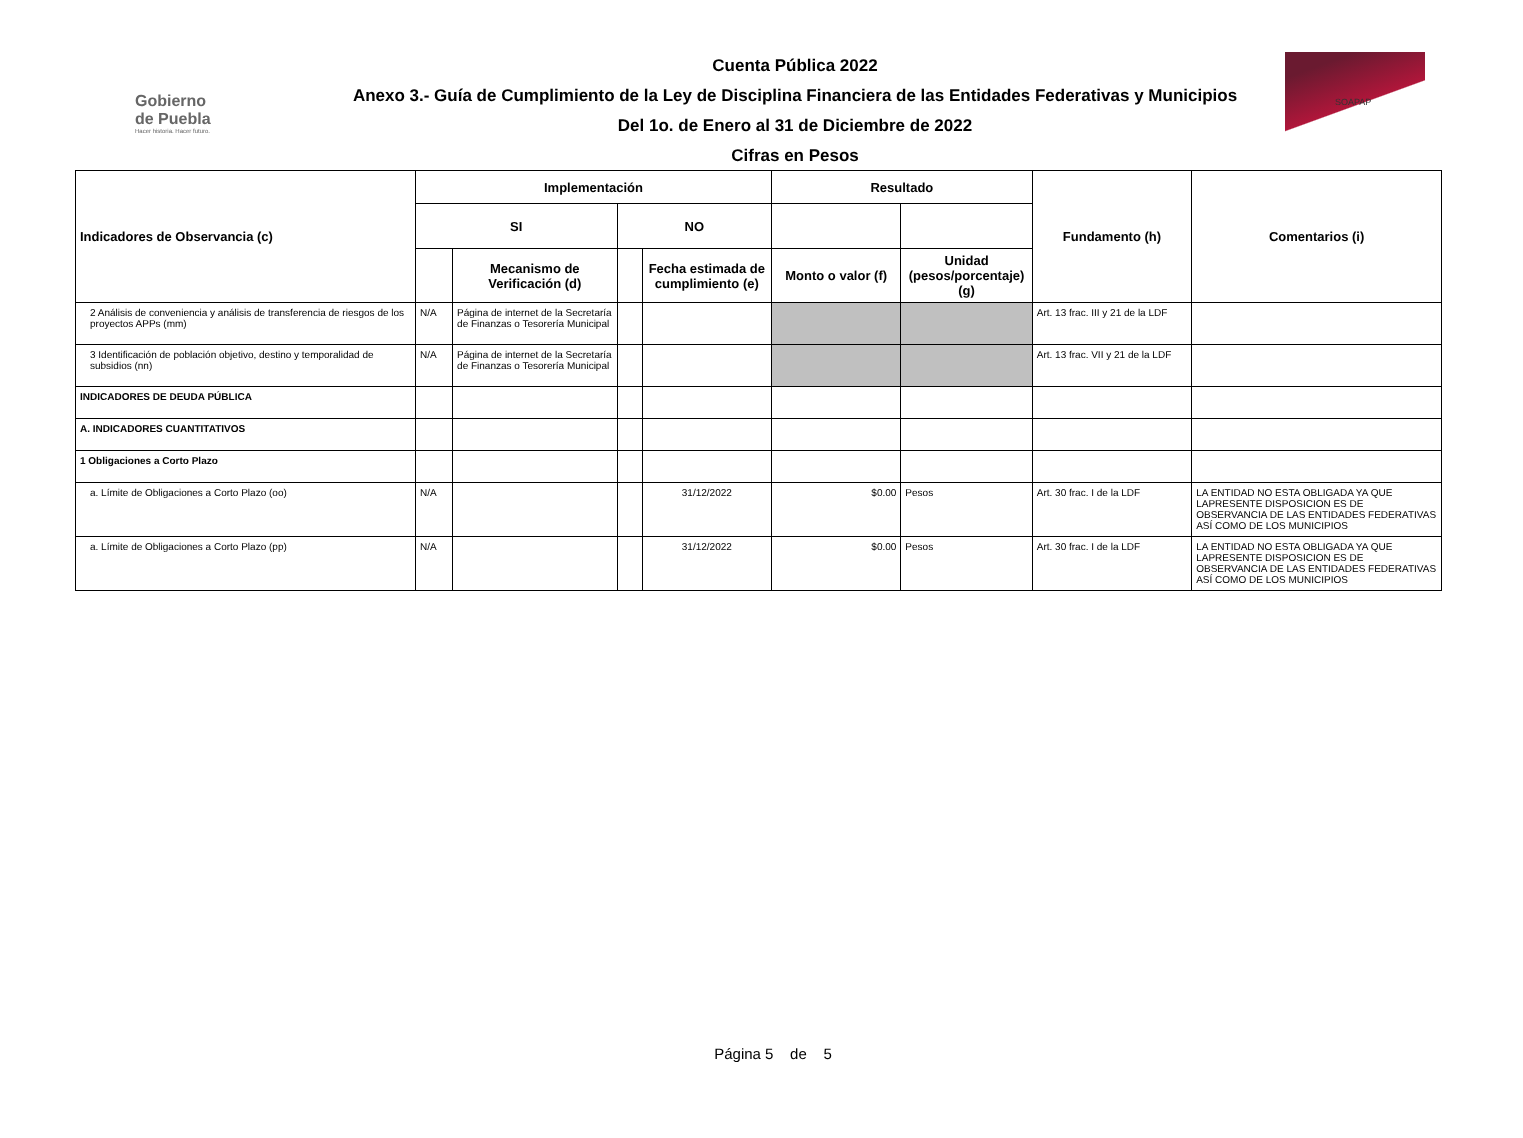Gobierno
de Puebla
Hacer historia. Hacer futuro.
Cuenta Pública 2022
Anexo 3.- Guía de Cumplimiento de la Ley de Disciplina Financiera de las Entidades Federativas y Municipios
Del 1o. de Enero al 31 de Diciembre de 2022
Cifras en Pesos
SOAPAP
| Indicadores de Observancia (c) | Implementación | | | | Resultado | | Fundamento (h) | Comentarios (i) |
| --- | --- | --- | --- | --- | --- | --- | --- | --- |
| | SI | | NO | | | | | |
| | | Mecanismo de Verificación (d) | | Fecha estimada de cumplimiento (e) | Monto o valor (f) | Unidad (pesos/porcentaje) (g) | | |
| 2 Análisis de conveniencia y análisis de transferencia de riesgos de los proyectos APPs (mm) | N/A | Página de internet de la Secretaría de Finanzas o Tesorería Municipal | | | | | Art. 13 frac. III y 21 de la LDF | |
| 3 Identificación de población objetivo, destino y temporalidad de subsidios (nn) | N/A | Página de internet de la Secretaría de Finanzas o Tesorería Municipal | | | | | Art. 13 frac. VII y 21 de la LDF | |
| INDICADORES DE DEUDA PÚBLICA | | | | | | | | |
| A. INDICADORES CUANTITATIVOS | | | | | | | | |
| 1 Obligaciones a Corto Plazo | | | | | | | | |
| a. Límite de Obligaciones a Corto Plazo (oo) | N/A | | | 31/12/2022 | $0.00 | Pesos | Art. 30 frac. I de la LDF | LA ENTIDAD NO ESTA OBLIGADA YA QUE LAPRESENTE DISPOSICION ES DE OBSERVANCIA DE LAS ENTIDADES FEDERATIVAS ASÍ COMO DE LOS MUNICIPIOS |
| a. Límite de Obligaciones a Corto Plazo (pp) | N/A | | | 31/12/2022 | $0.00 | Pesos | Art. 30 frac. I de la LDF | LA ENTIDAD NO ESTA OBLIGADA YA QUE LAPRESENTE DISPOSICION ES DE OBSERVANCIA DE LAS ENTIDADES FEDERATIVAS ASÍ COMO DE LOS MUNICIPIOS |
Página 5 de 5